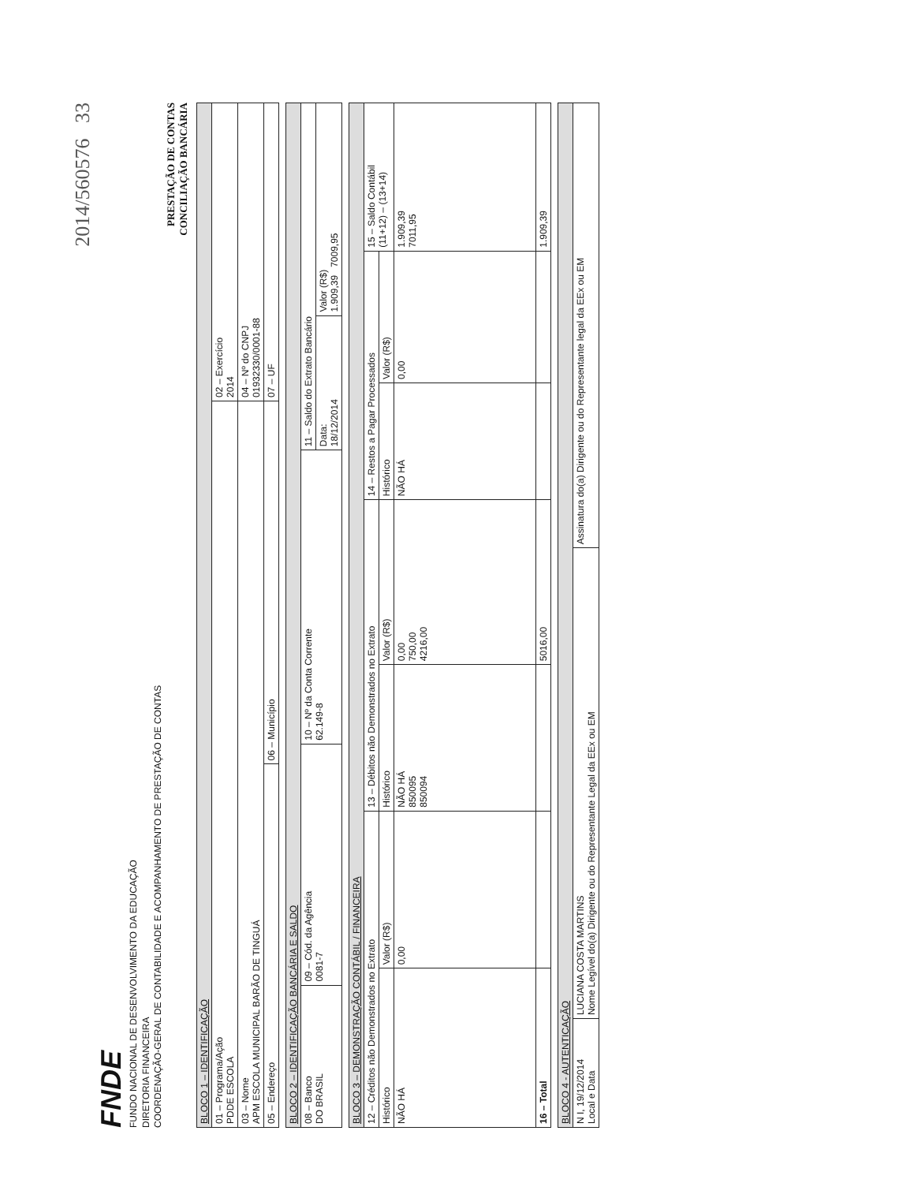2014/560576 33
FNDE
FUNDO NACIONAL DE DESENVOLVIMENTO DA EDUCAÇÃO
DIRETORIA FINANCEIRA
COORDENAÇÃO-GERAL DE CONTABILIDADE E ACOMPANHAMENTO DE PRESTAÇÃO DE CONTAS
PRESTAÇÃO DE CONTAS
CONCILIAÇÃO BANCÁRIA
| BLOCO 1 – IDENTIFICAÇÃO | | |
| --- | --- | --- |
| 01 – Programa/Ação PDDE ESCOLA | | 02 – Exercício 2014 |
| 03 – Nome APM ESCOLA MUNICIPAL BARÃO DE TINGUÁ | | 04 – Nº do CNPJ 01932330/0001-88 |
| 05 – Endereço | 06 – Município | 07 – UF |
| BLOCO 2 – IDENTIFICAÇÃO BANCÁRIA E SALDO | | | | |
| --- | --- | --- | --- | --- |
| 08 – Banco DO BRASIL | 09 – Cód. da Agência 0081-7 | 10 – Nº da Conta Corrente 62.149-8 | 11 – Saldo do Extrato Bancário | |
| | | | Data: 18/12/2014 | Valor (R$) 1.909,39 7009,95 |
| BLOCO 3 – DEMONSTRAÇÃO CONTÁBIL / FINANCEIRA | | | | | | |
| --- | --- | --- | --- | --- | --- | --- |
| 12 – Créditos não Demonstrados no Extrato | | 13 – Débitos não Demonstrados no Extrato | | 14 – Restos a Pagar Processados | | 15 – Saldo Contábil (11+12) – (13+14) |
| Histórico | Valor (R$) | Histórico | Valor (R$) | Histórico | Valor (R$) | |
| NÃO HÁ | 0,00 | NÃO HÁ 850095 850094 | 0,00 750,00 4216,00 | NÃO HÁ | 0,00 | 1.909,39 7011,95 |
| 16 – Total | | | 5016,00 | | | 1.909,39 |
| BLOCO 4 - AUTENTICAÇÃO | | |
| --- | --- | --- |
| N I, 19/12/2014 Local e Data | LUCIANA COSTA MARTINS Nome Legível do(a) Dirigente ou do Representante Legal da EEx ou EM | Assinatura do(a) Dirigente ou do Representante legal da EEx ou EM |